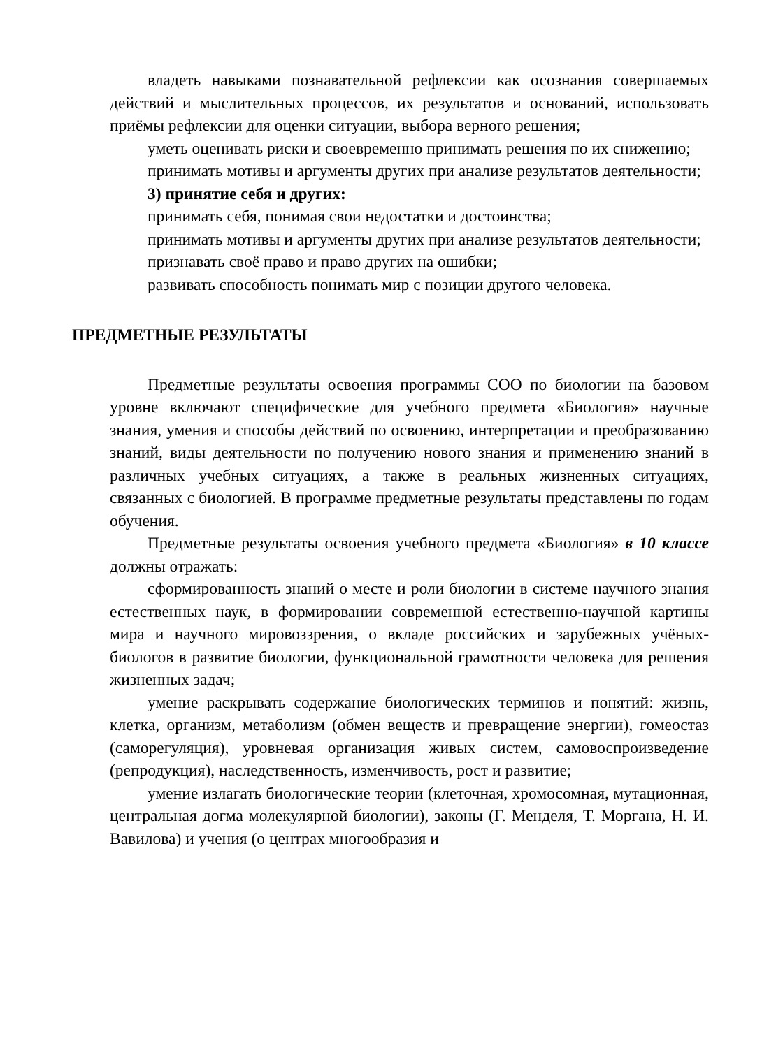владеть навыками познавательной рефлексии как осознания совершаемых действий и мыслительных процессов, их результатов и оснований, использовать приёмы рефлексии для оценки ситуации, выбора верного решения;
уметь оценивать риски и своевременно принимать решения по их снижению;
принимать мотивы и аргументы других при анализе результатов деятельности;
3) принятие себя и других:
принимать себя, понимая свои недостатки и достоинства;
принимать мотивы и аргументы других при анализе результатов деятельности;
признавать своё право и право других на ошибки;
развивать способность понимать мир с позиции другого человека.
ПРЕДМЕТНЫЕ РЕЗУЛЬТАТЫ
Предметные результаты освоения программы СОО по биологии на базовом уровне включают специфические для учебного предмета «Биология» научные знания, умения и способы действий по освоению, интерпретации и преобразованию знаний, виды деятельности по получению нового знания и применению знаний в различных учебных ситуациях, а также в реальных жизненных ситуациях, связанных с биологией. В программе предметные результаты представлены по годам обучения.
Предметные результаты освоения учебного предмета «Биология» в 10 классе должны отражать:
сформированность знаний о месте и роли биологии в системе научного знания естественных наук, в формировании современной естественно-научной картины мира и научного мировоззрения, о вкладе российских и зарубежных учёных-биологов в развитие биологии, функциональной грамотности человека для решения жизненных задач;
умение раскрывать содержание биологических терминов и понятий: жизнь, клетка, организм, метаболизм (обмен веществ и превращение энергии), гомеостаз (саморегуляция), уровневая организация живых систем, самовоспроизведение (репродукция), наследственность, изменчивость, рост и развитие;
умение излагать биологические теории (клеточная, хромосомная, мутационная, центральная догма молекулярной биологии), законы (Г. Менделя, Т. Моргана, Н. И. Вавилова) и учения (о центрах многообразия и